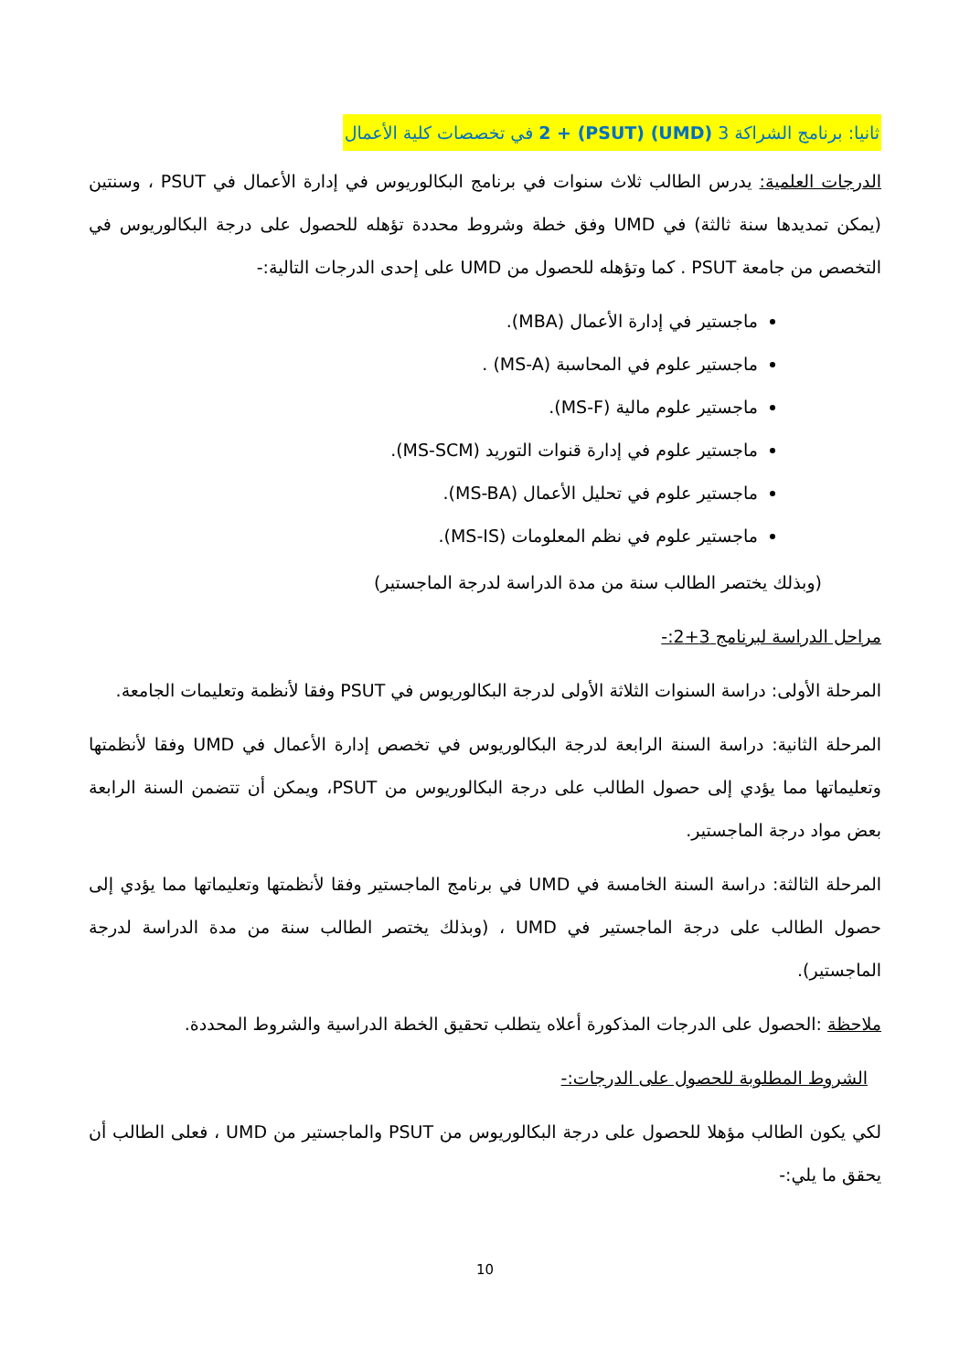ثانيا: برنامج الشراكة 3 (UMD) 2 + (PSUT) في تخصصات كلية الأعمال
الدرجات العلمية: يدرس الطالب ثلاث سنوات في برنامج البكالوريوس في إدارة الأعمال في PSUT ، وسنتين (يمكن تمديدها سنة ثالثة) في UMD وفق خطة وشروط محددة تؤهله للحصول على درجة البكالوريوس في التخصص من جامعة PSUT . كما وتؤهله للحصول من UMD على إحدى الدرجات التالية:-
ماجستير في إدارة الأعمال (MBA).
ماجستير علوم في المحاسبة (MS-A) .
ماجستير علوم مالية (MS-F).
ماجستير علوم في إدارة قنوات التوريد (MS-SCM).
ماجستير علوم في تحليل الأعمال (MS-BA).
ماجستير علوم في نظم المعلومات (MS-IS).
(وبذلك يختصر الطالب سنة من مدة الدراسة لدرجة الماجستير)
مراحل الدراسة لبرنامج 3+2:-
المرحلة الأولى: دراسة السنوات الثلاثة الأولى لدرجة البكالوريوس في PSUT وفقا لأنظمة وتعليمات الجامعة.
المرحلة الثانية: دراسة السنة الرابعة لدرجة البكالوريوس في تخصص إدارة الأعمال في UMD وفقا لأنظمتها وتعليماتها مما يؤدي إلى حصول الطالب على درجة البكالوريوس من PSUT، ويمكن أن تتضمن السنة الرابعة بعض مواد درجة الماجستير.
المرحلة الثالثة: دراسة السنة الخامسة في UMD في برنامج الماجستير وفقا لأنظمتها وتعليماتها مما يؤدي إلى حصول الطالب على درجة الماجستير في UMD ، (وبذلك يختصر الطالب سنة من مدة الدراسة لدرجة الماجستير).
ملاحظة :الحصول على الدرجات المذكورة أعلاه يتطلب تحقيق الخطة الدراسية والشروط المحددة.
الشروط المطلوبة للحصول على الدرجات:-
لكي يكون الطالب مؤهلا للحصول على درجة البكالوريوس من PSUT والماجستير من UMD ، فعلى الطالب أن يحقق ما يلي:-
10